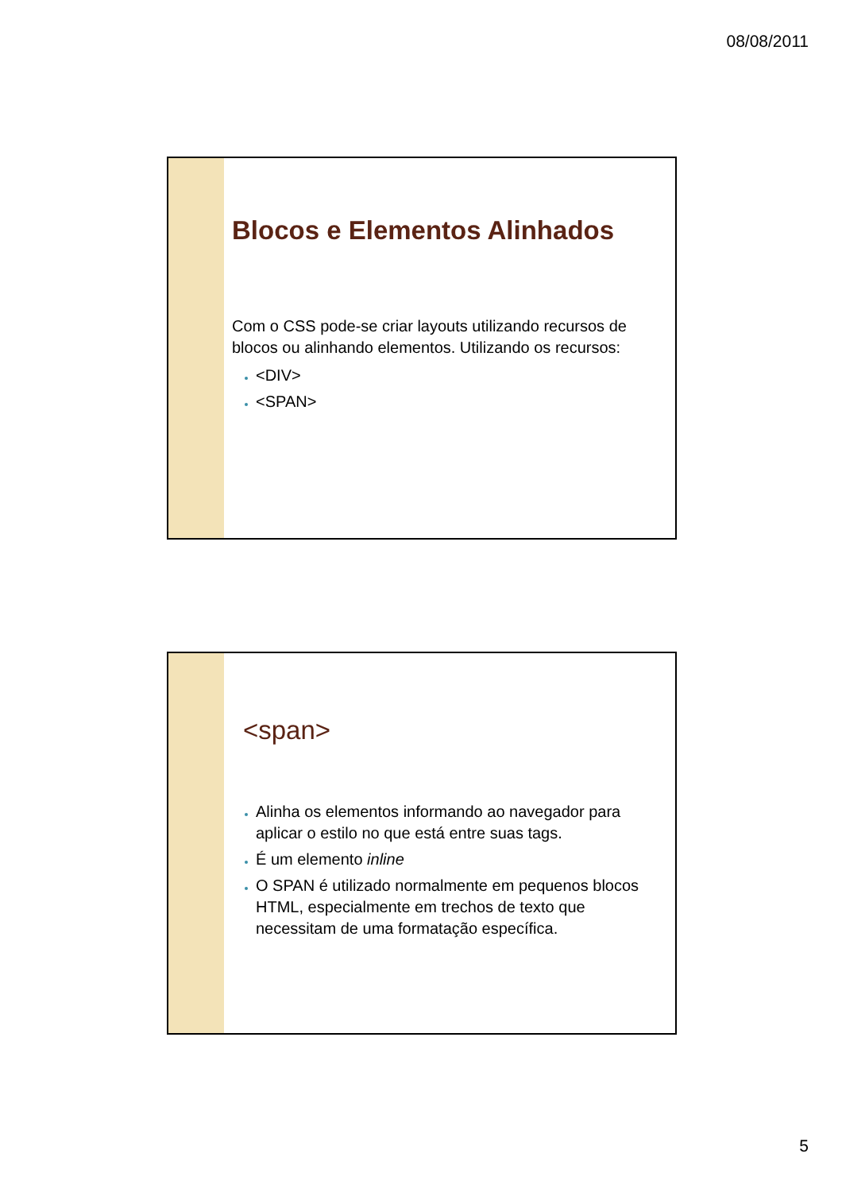08/08/2011
Blocos e Elementos Alinhados
Com o CSS pode-se criar layouts utilizando recursos de blocos ou alinhando elementos. Utilizando os recursos:
<DIV>
<SPAN>
<span>
Alinha os elementos informando ao navegador para aplicar o estilo no que está entre suas tags.
É um elemento inline
O SPAN é utilizado normalmente em pequenos blocos HTML, especialmente em trechos de texto que necessitam de uma formatação específica.
5